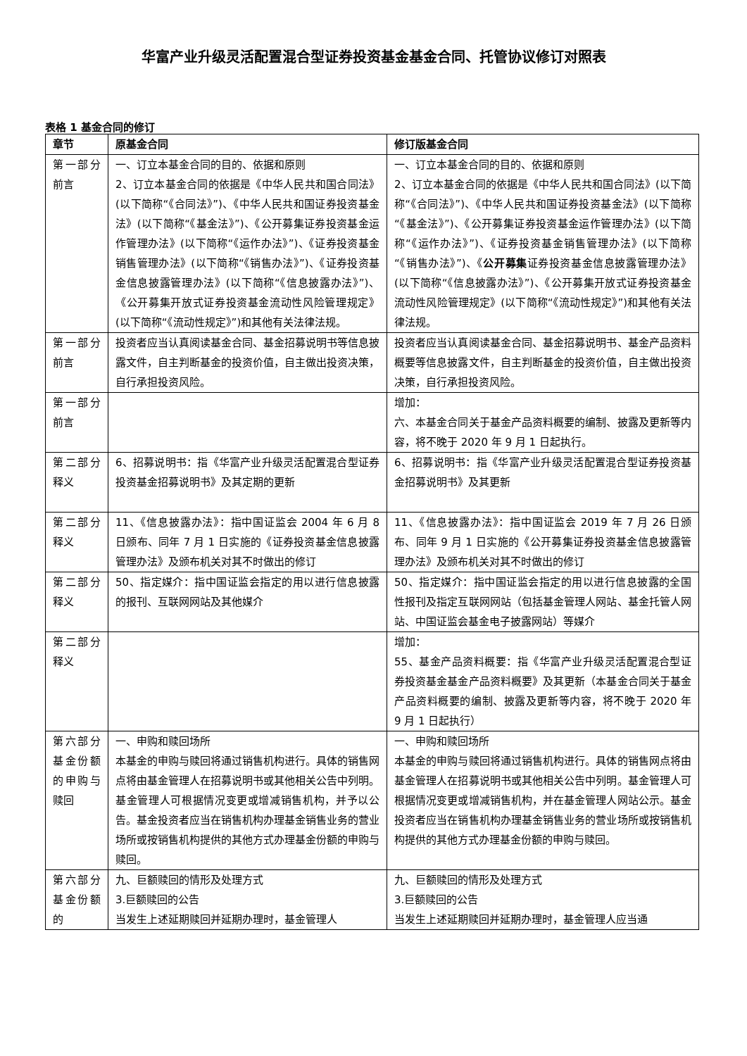华富产业升级灵活配置混合型证券投资基金基金合同、托管协议修订对照表
表格 1 基金合同的修订
| 章节 | 原基金合同 | 修订版基金合同 |
| --- | --- | --- |
| 第一部分 前言 | 一、订立本基金合同的目的、依据和原则 2、订立本基金合同的依据是《中华人民共和国合同法》(以下简称“《合同法》”)、《中华人民共和国证券投资基金法》(以下简称“《基金法》”)、《公开募集证券投资基金运作管理办法》(以下简称“《运作办法》”)、《证券投资基金销售管理办法》(以下简称“《销售办法》”)、《证券投资基金信息披露管理办法》(以下简称“《信息披露办法》”)、《公开募集开放式证券投资基金流动性风险管理规定》(以下简称“《流动性规定》”)和其他有关法律法规。 | 一、订立本基金合同的目的、依据和原则 2、订立本基金合同的依据是《中华人民共和国合同法》(以下简称“《合同法》”)、《中华人民共和国证券投资基金法》(以下简称“《基金法》”)、《公开募集证券投资基金运作管理办法》(以下简称“《运作办法》”)、《证券投资基金销售管理办法》(以下简称“《销售办法》”)、《 公开募集 证券投资基金信息披露管理办法》(以下简称“《信息披露办法》”)、《公开募集开放式证券投资基金流动性风险管理规定》(以下简称“《流动性规定》”)和其他有关法律法规。 |
| 第一部分 前言 | 投资者应当认真阅读基金合同、基金招募说明书等信息披露文件，自主判断基金的投资价值，自主做出投资决策，自行承担投资风险。 | 投资者应当认真阅读基金合同、基金招募说明书、基金产品资料概要等信息披露文件，自主判断基金的投资价值，自主做出投资决策，自行承担投资风险。 |
| 第一部分前言 | | 增加： 六、本基金合同关于基金产品资料概要的编制、披露及更新等内容，将不晚于 2020 年 9 月 1 日起执行。 |
| 第二部分 释义 | 6、招募说明书：指《华富产业升级灵活配置混合型证券投资基金招募说明书》及其定期的更新 | 6、招募说明书：指《华富产业升级灵活配置混合型证券投资基金招募说明书》及其更新 |
| 第二部分 释义 | 11、《信息披露办法》：指中国证监会 2004 年 6 月 8 日颁布、同年 7 月 1 日实施的《证券投资基金信息披露管理办法》及颁布机关对其不时做出的修订 | 11、《信息披露办法》：指中国证监会 2019 年 7 月 26 日颁布、同年 9 月 1 日实施的《公开募集证券投资基金信息披露管理办法》及颁布机关对其不时做出的修订 |
| 第二部分 释义 | 50、指定媒介：指中国证监会指定的用以进行信息披露的报刊、互联网网站及其他媒介 | 50、指定媒介：指中国证监会指定的用以进行信息披露的全国性报刊及指定互联网网站（包括基金管理人网站、基金托管人网站、中国证监会基金电子披露网站）等媒介 |
| 第二部分 释义 | | 增加： 55、基金产品资料概要：指《华富产业升级灵活配置混合型证券投资基金基金产品资料概要》及其更新（本基金合同关于基金产品资料概要的编制、披露及更新等内容，将不晚于 2020 年 9 月 1 日起执行） |
| 第六部分基金份额的申购与赎回 | 一、申购和赎回场所 本基金的申购与赎回将通过销售机构进行。具体的销售网点将由基金管理人在招募说明书或其他相关公告中列明。基金管理人可根据情况变更或增减销售机构，并予以公告。基金投资者应当在销售机构办理基金销售业务的营业场所或按销售机构提供的其他方式办理基金份额的申购与赎回。 | 一、申购和赎回场所 本基金的申购与赎回将通过销售机构进行。具体的销售网点将由基金管理人在招募说明书或其他相关公告中列明。基金管理人可根据情况变更或增减销售机构，并在基金管理人网站公示。基金投资者应当在销售机构办理基金销售业务的营业场所或按销售机构提供的其他方式办理基金份额的申购与赎回。 |
| 第六部分基金份额的 | 九、巨额赎回的情形及处理方式 3.巨额赎回的公告 当发生上述延期赎回并延期办理时，基金管理人 | 九、巨额赎回的情形及处理方式 3.巨额赎回的公告 当发生上述延期赎回并延期办理时，基金管理人应当通 |